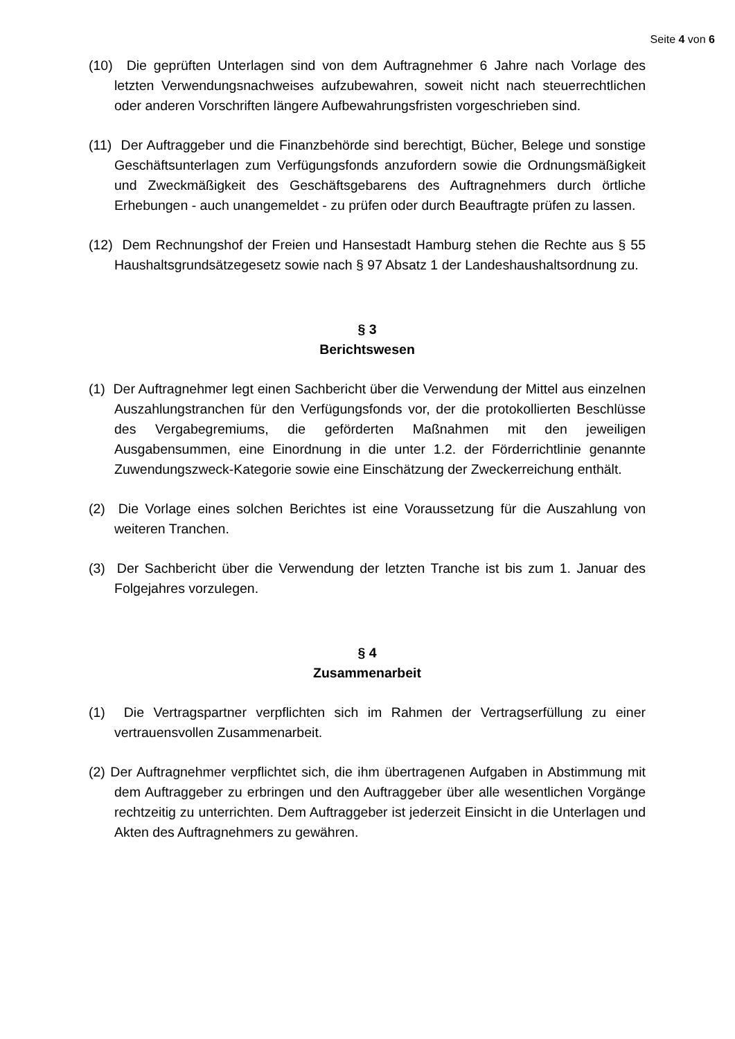Seite 4 von 6
(10) Die geprüften Unterlagen sind von dem Auftragnehmer 6 Jahre nach Vorlage des letzten Verwendungsnachweises aufzubewahren, soweit nicht nach steuerrechtlichen oder anderen Vorschriften längere Aufbewahrungsfristen vorgeschrieben sind.
(11) Der Auftraggeber und die Finanzbehörde sind berechtigt, Bücher, Belege und sonstige Geschäftsunterlagen zum Verfügungsfonds anzufordern sowie die Ordnungsmäßigkeit und Zweckmäßigkeit des Geschäftsgebarens des Auftragnehmers durch örtliche Erhebungen - auch unangemeldet - zu prüfen oder durch Beauftragte prüfen zu lassen.
(12) Dem Rechnungshof der Freien und Hansestadt Hamburg stehen die Rechte aus § 55 Haushaltsgrundsätzegesetz sowie nach § 97 Absatz 1 der Landeshaushaltsordnung zu.
§ 3
Berichtswesen
(1) Der Auftragnehmer legt einen Sachbericht über die Verwendung der Mittel aus einzelnen Auszahlungstranchen für den Verfügungsfonds vor, der die protokollierten Beschlüsse des Vergabegremiums, die geförderten Maßnahmen mit den jeweiligen Ausgabensummen, eine Einordnung in die unter 1.2. der Förderrichtlinie genannte Zuwendungszweck-Kategorie sowie eine Einschätzung der Zweckerreichung enthält.
(2) Die Vorlage eines solchen Berichtes ist eine Voraussetzung für die Auszahlung von weiteren Tranchen.
(3) Der Sachbericht über die Verwendung der letzten Tranche ist bis zum 1. Januar des Folgejahres vorzulegen.
§ 4
Zusammenarbeit
(1) Die Vertragspartner verpflichten sich im Rahmen der Vertragserfüllung zu einer vertrauensvollen Zusammenarbeit.
(2) Der Auftragnehmer verpflichtet sich, die ihm übertragenen Aufgaben in Abstimmung mit dem Auftraggeber zu erbringen und den Auftraggeber über alle wesentlichen Vorgänge rechtzeitig zu unterrichten. Dem Auftraggeber ist jederzeit Einsicht in die Unterlagen und Akten des Auftragnehmers zu gewähren.